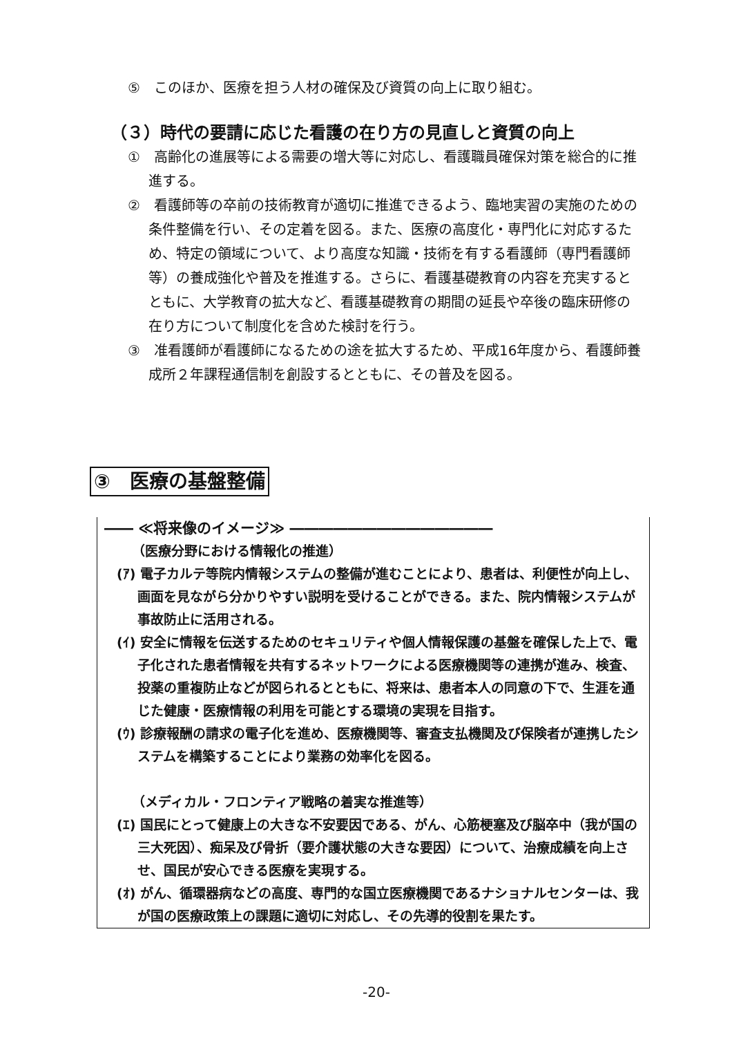⑤　このほか、医療を担う人材の確保及び資質の向上に取り組む。
（３）時代の要請に応じた看護の在り方の見直しと資質の向上
①　高齢化の進展等による需要の増大等に対応し、看護職員確保対策を総合的に推進する。
②　看護師等の卒前の技術教育が適切に推進できるよう、臨地実習の実施のための条件整備を行い、その定着を図る。また、医療の高度化・専門化に対応するため、特定の領域について、より高度な知識・技術を有する看護師（専門看護師等）の養成強化や普及を推進する。さらに、看護基礎教育の内容を充実するとともに、大学教育の拡大など、看護基礎教育の期間の延長や卒後の臨床研修の在り方について制度化を含めた検討を行う。
③　准看護師が看護師になるための途を拡大するため、平成16年度から、看護師養成所２年課程通信制を創設するとともに、その普及を図る。
③　医療の基盤整備
―― ≪将来像のイメージ≫ ――――――――――――――
（医療分野における情報化の推進）
(ｱ) 電子カルテ等院内情報システムの整備が進むことにより、患者は、利便性が向上し、画面を見ながら分かりやすい説明を受けることができる。また、院内情報システムが事故防止に活用される。
(ｲ) 安全に情報を伝送するためのセキュリティや個人情報保護の基盤を確保した上で、電子化された患者情報を共有するネットワークによる医療機関等の連携が進み、検査、投薬の重複防止などが図られるとともに、将来は、患者本人の同意の下で、生涯を通じた健康・医療情報の利用を可能とする環境の実現を目指す。
(ｳ) 診療報酬の請求の電子化を進め、医療機関等、審査支払機関及び保険者が連携したシステムを構築することにより業務の効率化を図る。
（メディカル・フロンティア戦略の着実な推進等）
(ｴ) 国民にとって健康上の大きな不安要因である、がん、心筋梗塞及び脳卒中（我が国の三大死因）、痴呆及び骨折（要介護状態の大きな要因）について、治療成績を向上させ、国民が安心できる医療を実現する。
(ｵ) がん、循環器病などの高度、専門的な国立医療機関であるナショナルセンターは、我が国の医療政策上の課題に適切に対応し、その先導的役割を果たす。
-20-